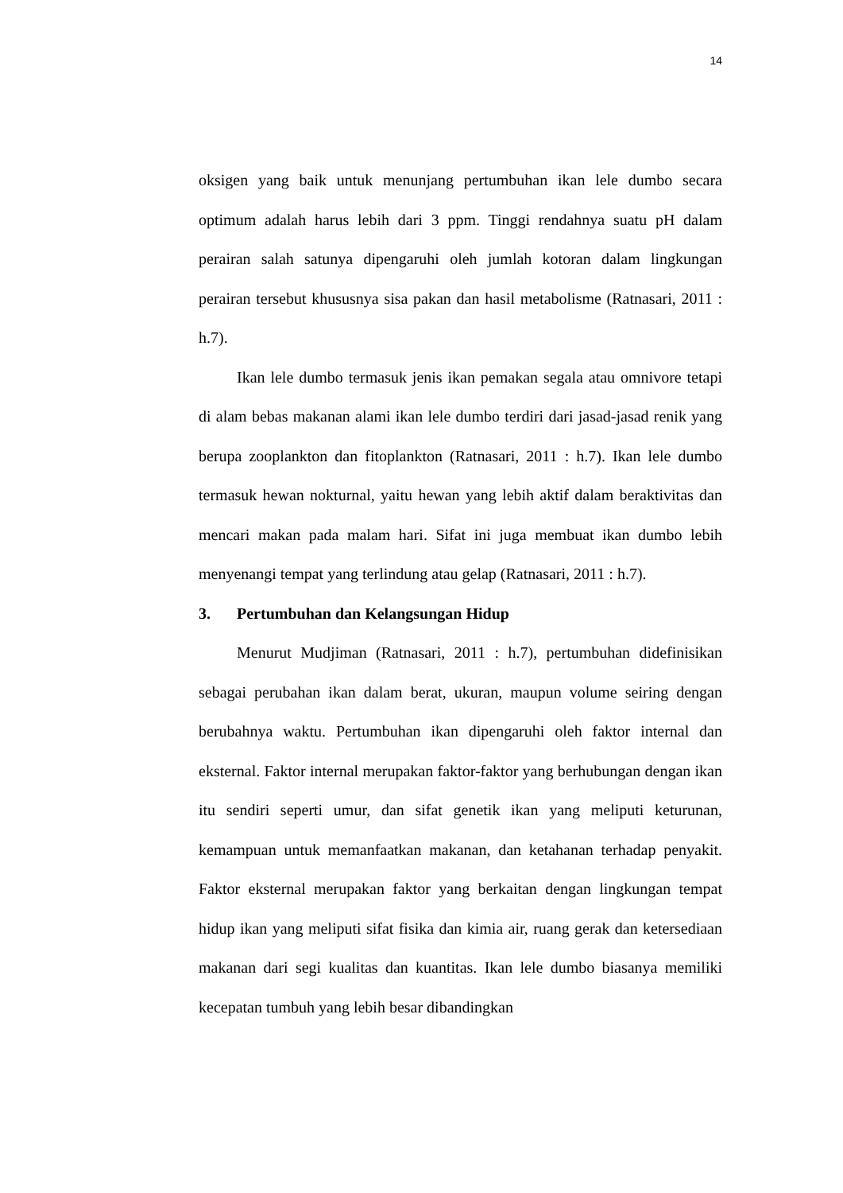14
oksigen yang baik untuk menunjang pertumbuhan ikan lele dumbo secara optimum adalah harus lebih dari 3 ppm. Tinggi rendahnya suatu pH dalam perairan salah satunya dipengaruhi oleh jumlah kotoran dalam lingkungan perairan tersebut khususnya sisa pakan dan hasil metabolisme (Ratnasari, 2011 : h.7).
Ikan lele dumbo termasuk jenis ikan pemakan segala atau omnivore tetapi di alam bebas makanan alami ikan lele dumbo terdiri dari jasad-jasad renik yang berupa zooplankton dan fitoplankton (Ratnasari, 2011 : h.7). Ikan lele dumbo termasuk hewan nokturnal, yaitu hewan yang lebih aktif dalam beraktivitas dan mencari makan pada malam hari. Sifat ini juga membuat ikan dumbo lebih menyenangi tempat yang terlindung atau gelap (Ratnasari, 2011 : h.7).
3. Pertumbuhan dan Kelangsungan Hidup
Menurut Mudjiman (Ratnasari, 2011 : h.7), pertumbuhan didefinisikan sebagai perubahan ikan dalam berat, ukuran, maupun volume seiring dengan berubahnya waktu. Pertumbuhan ikan dipengaruhi oleh faktor internal dan eksternal. Faktor internal merupakan faktor-faktor yang berhubungan dengan ikan itu sendiri seperti umur, dan sifat genetik ikan yang meliputi keturunan, kemampuan untuk memanfaatkan makanan, dan ketahanan terhadap penyakit. Faktor eksternal merupakan faktor yang berkaitan dengan lingkungan tempat hidup ikan yang meliputi sifat fisika dan kimia air, ruang gerak dan ketersediaan makanan dari segi kualitas dan kuantitas. Ikan lele dumbo biasanya memiliki kecepatan tumbuh yang lebih besar dibandingkan